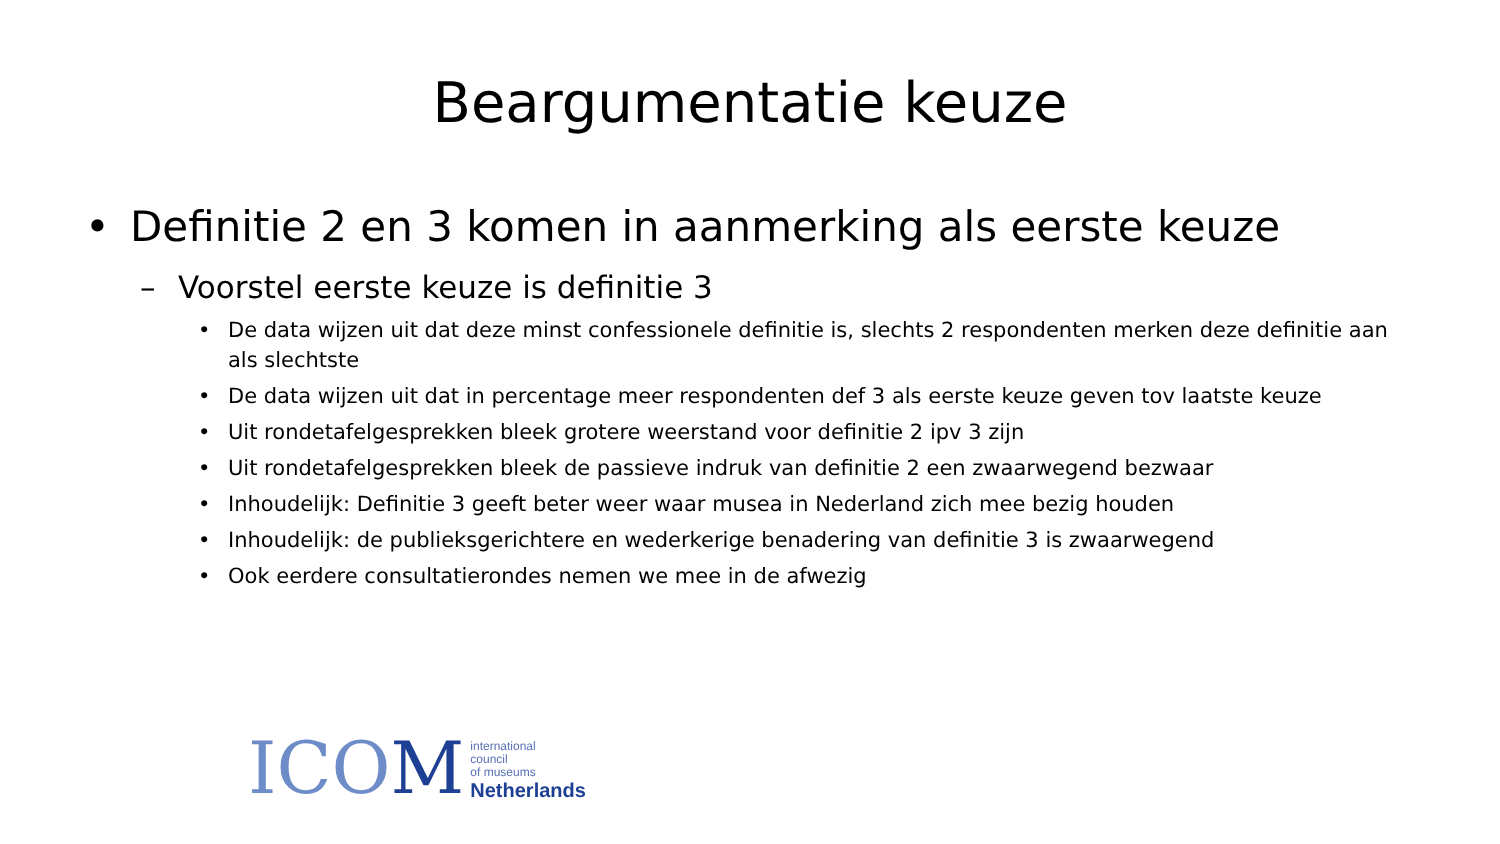Beargumentatie keuze
• Definitie 2 en 3 komen in aanmerking als eerste keuze
– Voorstel eerste keuze is definitie 3
• De data wijzen uit dat deze minst confessionele definitie is, slechts 2 respondenten merken deze definitie aan als slechtste
• De data wijzen uit dat in percentage meer respondenten def 3 als eerste keuze geven tov laatste keuze
• Uit rondetafelgesprekken bleek grotere weerstand voor definitie 2 ipv 3 zijn
• Uit rondetafelgesprekken bleek de passieve indruk van definitie 2 een zwaarwegend bezwaar
• Inhoudelijk: Definitie 3 geeft beter weer waar musea in Nederland zich mee bezig houden
• Inhoudelijk: de publieksgerichtere en wederkerige benadering van definitie 3 is zwaarwegend
• Ook eerdere consultatierondes nemen we mee in de afwezig
ICOM
international
council
of museums
Netherlands